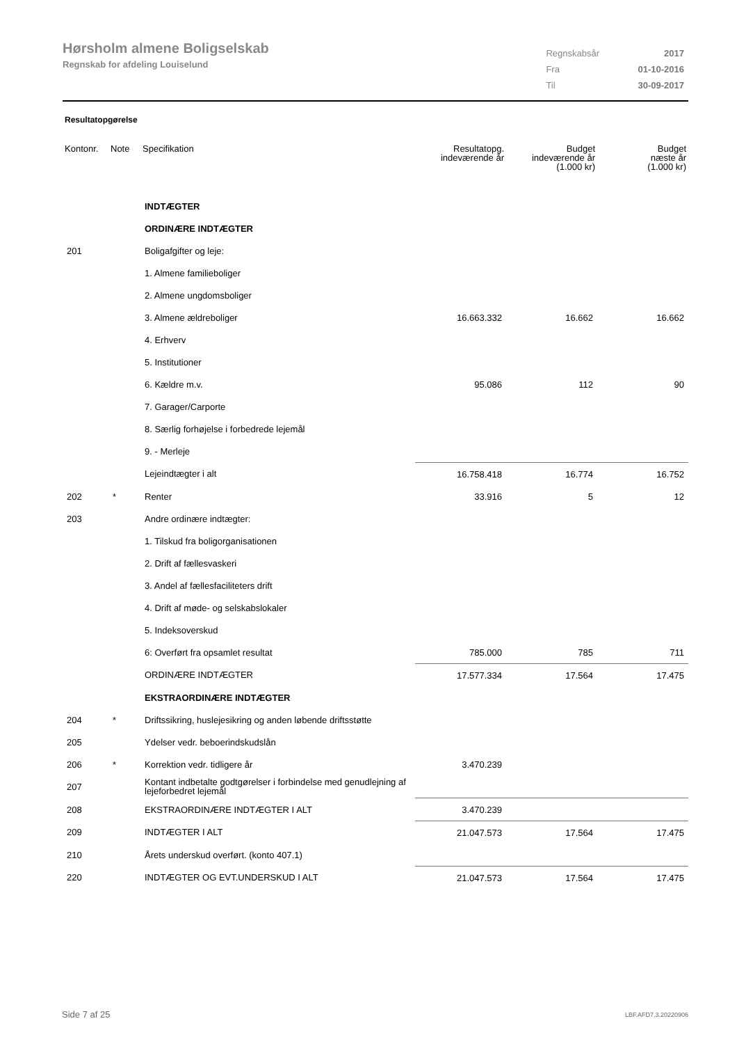Hørsholm almene Boligselskab
Regnskab for afdeling Louiselund
| Regnskabsår | 2017 |
| Fra | 01-10-2016 |
| Til | 30-09-2017 |
Resultatopgørelse
| Kontonr. | Note | Specifikation | Resultatopg. indeværende år | Budget indeværende år (1.000 kr) | Budget næste år (1.000 kr) |
| --- | --- | --- | --- | --- | --- |
| | | INDTÆGTER | | | |
| | | ORDINÆRE INDTÆGTER | | | |
| 201 | | Boligafgifter og leje: | | | |
| | | 1. Almene familieboliger | | | |
| | | 2. Almene ungdomsboliger | | | |
| | | 3. Almene ældreboliger | 16.663.332 | 16.662 | 16.662 |
| | | 4. Erhverv | | | |
| | | 5. Institutioner | | | |
| | | 6. Kældre m.v. | 95.086 | 112 | 90 |
| | | 7. Garager/Carporte | | | |
| | | 8. Særlig forhøjelse i forbedrede lejemål | | | |
| | | 9. - Merleje | | | |
| | | Lejeindtægter i alt | 16.758.418 | 16.774 | 16.752 |
| 202 | * | Renter | 33.916 | 5 | 12 |
| 203 | | Andre ordinære indtægter: | | | |
| | | 1. Tilskud fra boligorganisationen | | | |
| | | 2. Drift af fællesvaskeri | | | |
| | | 3. Andel af fællesfaciliteters drift | | | |
| | | 4. Drift af møde- og selskabslokaler | | | |
| | | 5. Indeksoverskud | | | |
| | | 6: Overført fra opsamlet resultat | 785.000 | 785 | 711 |
| | | ORDINÆRE INDTÆGTER | 17.577.334 | 17.564 | 17.475 |
| | | EKSTRAORDINÆRE INDTÆGTER | | | |
| 204 | * | Driftssikring, huslejesikring og anden løbende driftsstøtte | | | |
| 205 | | Ydelser vedr. beboerindskudslån | | | |
| 206 | * | Korrektion vedr. tidligere år | 3.470.239 | | |
| 207 | | Kontant indbetalte godtgørelser i forbindelse med genudlejning af lejeforbedret lejemål | | | |
| 208 | | EKSTRAORDINÆRE INDTÆGTER I ALT | 3.470.239 | | |
| 209 | | INDTÆGTER I ALT | 21.047.573 | 17.564 | 17.475 |
| 210 | | Årets underskud overført. (konto 407.1) | | | |
| 220 | | INDTÆGTER OG EVT.UNDERSKUD I ALT | 21.047.573 | 17.564 | 17.475 |
Side 7 af 25 LBF.AFD7.3.20220906